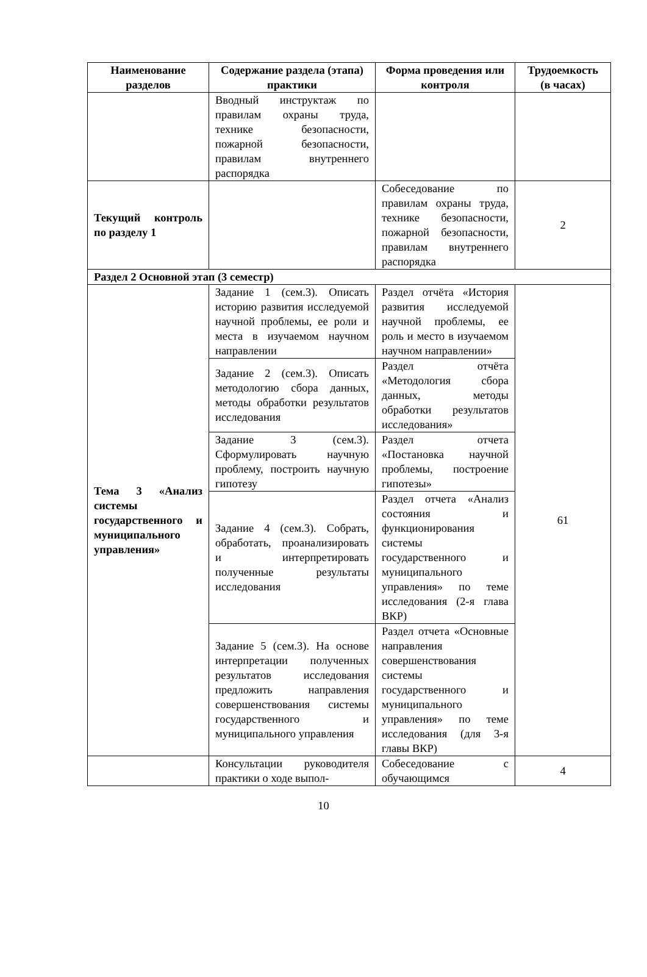| Наименование разделов | Содержание раздела (этапа) практики | Форма проведения или контроля | Трудоемкость (в часах) |
| --- | --- | --- | --- |
| | Вводный инструктаж по правилам охраны труда, технике безопасности, пожарной безопасности, правилам внутреннего распорядка | | |
| Текущий контроль по разделу 1 | | Собеседование по правилам охраны труда, технике безопасности, пожарной безопасности, правилам внутреннего распорядка | 2 |
| Раздел 2 Основной этап (3 семестр) | | | |
| Тема 3 «Анализ системы государственного и муниципального управления» | Задание 1 (сем.3). Описать историю развития исследуемой научной проблемы, ее роли и места в изучаемом научном направлении | Раздел отчёта «История развития исследуемой научной проблемы, ее роль и место в изучаемом научном направлении» | 61 |
| | Задание 2 (сем.3). Описать методологию сбора данных, методы обработки результатов исследования | Раздел отчёта «Методология сбора данных, методы обработки результатов исследования» | |
| | Задание 3 (сем.3). Сформулировать научную проблему, построить научную гипотезу | Раздел отчета «Постановка научной проблемы, построение гипотезы» | |
| | Задание 4 (сем.3). Собрать, обработать, проанализировать и интерпретировать полученные результаты исследования | Раздел отчета «Анализ состояния и функционирования системы государственного и муниципального управления» по теме исследования (2-я глава ВКР) | |
| | Задание 5 (сем.3). На основе интерпретации полученных результатов исследования предложить направления совершенствования системы государственного и муниципального управления | Раздел отчета «Основные направления совершенствования системы государственного и муниципального управления» по теме исследования (для 3-я главы ВКР) | |
| | Консультации руководителя практики о ходе выпол- | Собеседование с обучающимся | 4 |
10